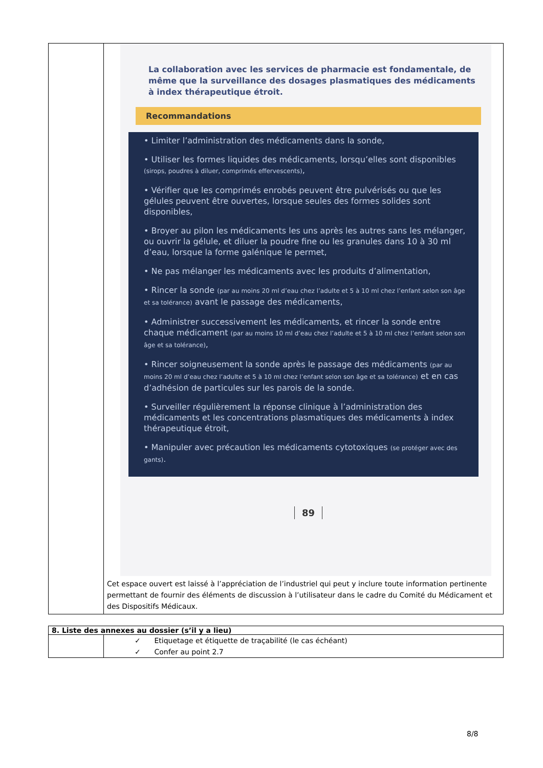| | La collaboration avec les services de pharmacie est fondamentale, de même que la surveillance des dosages plasmatiques des médicaments à index thérapeutique étroit. Recommandations • Limiter l’administration des médicaments dans la sonde, • Utiliser les formes liquides des médicaments, lorsqu’elles sont disponibles (sirops, poudres à diluer, comprimés effervescents) , • Vérifier que les comprimés enrobés peuvent être pulvérisés ou que les gélules peuvent être ouvertes, lorsque seules des formes solides sont disponibles, • Broyer au pilon les médicaments les uns après les autres sans les mélanger, ou ouvrir la gélule, et diluer la poudre fine ou les granules dans 10 à 30 ml d’eau, lorsque la forme galénique le permet, • Ne pas mélanger les médicaments avec les produits d’alimentation, • Rincer la sonde (par au moins 20 ml d’eau chez l’adulte et 5 à 10 ml chez l’enfant selon son âge et sa tolérance) avant le passage des médicaments, • Administrer successivement les médicaments, et rincer la sonde entre chaque médicament (par au moins 10 ml d’eau chez l’adulte et 5 à 10 ml chez l’enfant selon son âge et sa tolérance) , • Rincer soigneusement la sonde après le passage des médicaments (par au moins 20 ml d’eau chez l’adulte et 5 à 10 ml chez l’enfant selon son âge et sa tolérance) et en cas d’adhésion de particules sur les parois de la sonde. • Surveiller régulièrement la réponse clinique à l’administration des médicaments et les concentrations plasmatiques des médicaments à index thérapeutique étroit, • Manipuler avec précaution les médicaments cytotoxiques (se protéger avec des gants) . 89 Cet espace ouvert est laissé à l’appréciation de l’industriel qui peut y inclure toute information pertinente permettant de fournir des éléments de discussion à l’utilisateur dans le cadre du Comité du Médicament et des Dispositifs Médicaux. |
| 8. Liste des annexes au dossier (s’il y a lieu) | |
| --- | --- |
| | ✓ Etiquetage et étiquette de traçabilité (le cas échéant) ✓ Confer au point 2.7 |
8/8